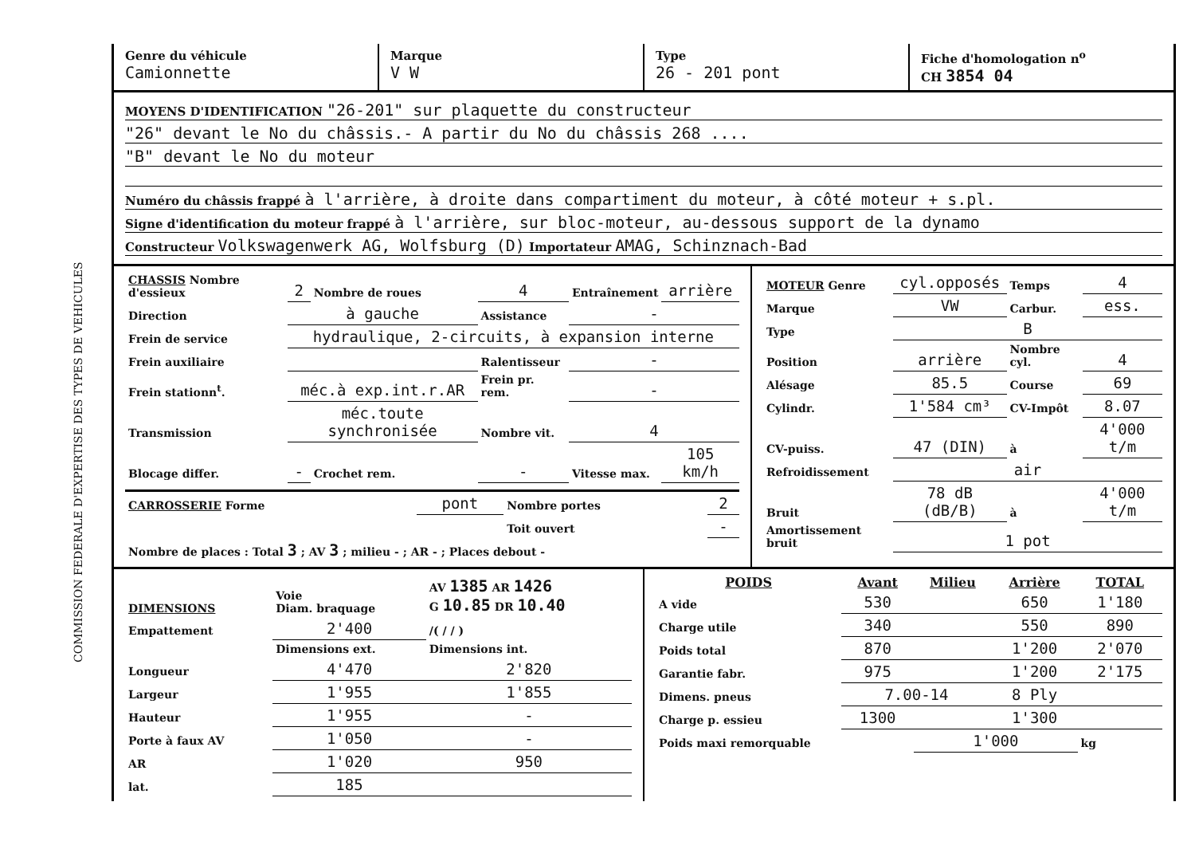COMMISSION FEDERALE D'EXPERTISE DES TYPES DE VEHICULES
Genre du véhicule
Camionnette
Marque
V W
Type
26 - 201 pont
Fiche d'homologation n<sup>o</sup>
CH 3854 04
MOYENS D'IDENTIFICATION "26-201" sur plaquette du constructeur
"26" devant le No du châssis.- A partir du No du châssis 268 ....
"B" devant le No du moteur
Numéro du châssis frappé à l'arrière, à droite dans compartiment du moteur, à côté moteur + s.pl.
Signe d'identification du moteur frappé à l'arrière, sur bloc-moteur, au-dessous support de la dynamo
Constructeur Volkswagenwerk AG, Wolfsburg (D) Importateur AMAG, Schinznach-Bad
| CHASSIS Nombre d'essieux | 2 | Nombre de roues | 4 | Entraînement | arrière |
| Direction | à gauche | | Assistance | - | |
| Frein de service | hydraulique, 2-circuits, à expansion interne | | | | |
| Frein auxiliaire | | | Ralentisseur | - | |
| Frein stationn<sup>t</sup>. | méc.à exp.int.r.AR | | Frein pr. rem. | - | |
| Transmission | méc.toute synchronisée | | Nombre vit. | 4 | |
| Blocage differ. | - | Crochet rem. | - | Vitesse max. | 105 km/h |
| CARROSSERIE Forme | pont | Nombre portes | 2 |
| | | Toit ouvert | - |
| Nombre de places : Total 3 ; AV 3 ; milieu - ; AR - ; Places debout - | | | |
| MOTEUR Genre | cyl.opposés | Temps | 4 |
| Marque | VW | Carbur. | ess. |
| Type | B | | |
| Position | arrière | Nombre cyl. | 4 |
| Alésage | 85.5 | Course | 69 |
| Cylindr. | 1'584 cm³ | CV-Impôt | 8.07 |
| CV-puiss. | 47 (DIN) | à | 4'000 t/m |
| Refroidissement | air | | |
| Bruit | 78 dB (dB/B) | à | 4'000 t/m |
| Amortissement bruit | 1 pot | | |
| DIMENSIONS | Voie Diam. braquage | AV 1385 AR 1426 G 10.85 DR 10.40 |
| Empattement | 2'400 | /( / / ) |
| | Dimensions ext. | Dimensions int. |
| Longueur | 4'470 | 2'820 |
| Largeur | 1'955 | 1'855 |
| Hauteur | 1'955 | - |
| Porte à faux AV | 1'050 | - |
| AR | 1'020 | 950 |
| lat. | 185 | |
| POIDS | Avant | Milieu | Arrière | TOTAL |
| --- | --- | --- | --- | --- |
| A vide | 530 | | 650 | 1'180 |
| Charge utile | 340 | | 550 | 890 |
| Poids total | 870 | | 1'200 | 2'070 |
| Garantie fabr. | 975 | | 1'200 | 2'175 |
| Dimens. pneus | 7.00-14 | | 8 Ply | |
| Charge p. essieu | 1300 | | 1'300 | |
| Poids maxi remorquable | | 1'000 | | kg |